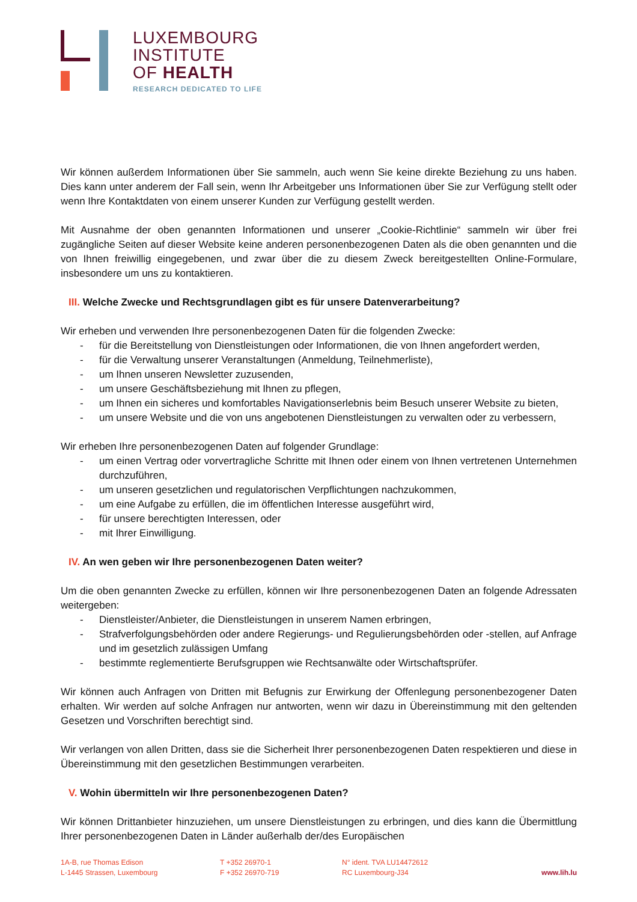LUXEMBOURG
INSTITUTE
OF HEALTH
RESEARCH DEDICATED TO LIFE
Wir können außerdem Informationen über Sie sammeln, auch wenn Sie keine direkte Beziehung zu uns haben. Dies kann unter anderem der Fall sein, wenn Ihr Arbeitgeber uns Informationen über Sie zur Verfügung stellt oder wenn Ihre Kontaktdaten von einem unserer Kunden zur Verfügung gestellt werden.
Mit Ausnahme der oben genannten Informationen und unserer „Cookie-Richtlinie“ sammeln wir über frei zugängliche Seiten auf dieser Website keine anderen personenbezogenen Daten als die oben genannten und die von Ihnen freiwillig eingegebenen, und zwar über die zu diesem Zweck bereitgestellten Online-Formulare, insbesondere um uns zu kontaktieren.
III. Welche Zwecke und Rechtsgrundlagen gibt es für unsere Datenverarbeitung?
Wir erheben und verwenden Ihre personenbezogenen Daten für die folgenden Zwecke:
- für die Bereitstellung von Dienstleistungen oder Informationen, die von Ihnen angefordert werden,
- für die Verwaltung unserer Veranstaltungen (Anmeldung, Teilnehmerliste),
- um Ihnen unseren Newsletter zuzusenden,
- um unsere Geschäftsbeziehung mit Ihnen zu pflegen,
- um Ihnen ein sicheres und komfortables Navigationserlebnis beim Besuch unserer Website zu bieten,
- um unsere Website und die von uns angebotenen Dienstleistungen zu verwalten oder zu verbessern,
Wir erheben Ihre personenbezogenen Daten auf folgender Grundlage:
- um einen Vertrag oder vorvertragliche Schritte mit Ihnen oder einem von Ihnen vertretenen Unternehmen durchzuführen,
- um unseren gesetzlichen und regulatorischen Verpflichtungen nachzukommen,
- um eine Aufgabe zu erfüllen, die im öffentlichen Interesse ausgeführt wird,
- für unsere berechtigten Interessen, oder
- mit Ihrer Einwilligung.
IV. An wen geben wir Ihre personenbezogenen Daten weiter?
Um die oben genannten Zwecke zu erfüllen, können wir Ihre personenbezogenen Daten an folgende Adressaten weitergeben:
- Dienstleister/Anbieter, die Dienstleistungen in unserem Namen erbringen,
- Strafverfolgungsbehörden oder andere Regierungs- und Regulierungsbehörden oder -stellen, auf Anfrage und im gesetzlich zulässigen Umfang
- bestimmte reglementierte Berufsgruppen wie Rechtsanwälte oder Wirtschaftsprüfer.
Wir können auch Anfragen von Dritten mit Befugnis zur Erwirkung der Offenlegung personenbezogener Daten erhalten. Wir werden auf solche Anfragen nur antworten, wenn wir dazu in Übereinstimmung mit den geltenden Gesetzen und Vorschriften berechtigt sind.
Wir verlangen von allen Dritten, dass sie die Sicherheit Ihrer personenbezogenen Daten respektieren und diese in Übereinstimmung mit den gesetzlichen Bestimmungen verarbeiten.
V. Wohin übermitteln wir Ihre personenbezogenen Daten?
Wir können Drittanbieter hinzuziehen, um unsere Dienstleistungen zu erbringen, und dies kann die Übermittlung Ihrer personenbezogenen Daten in Länder außerhalb der/des Europäischen
1A-B, rue Thomas Edison
L-1445 Strassen, Luxembourg
T +352 26970-1
F +352 26970-719
N° ident. TVA LU14472612
RC Luxembourg-J34
www.lih.lu